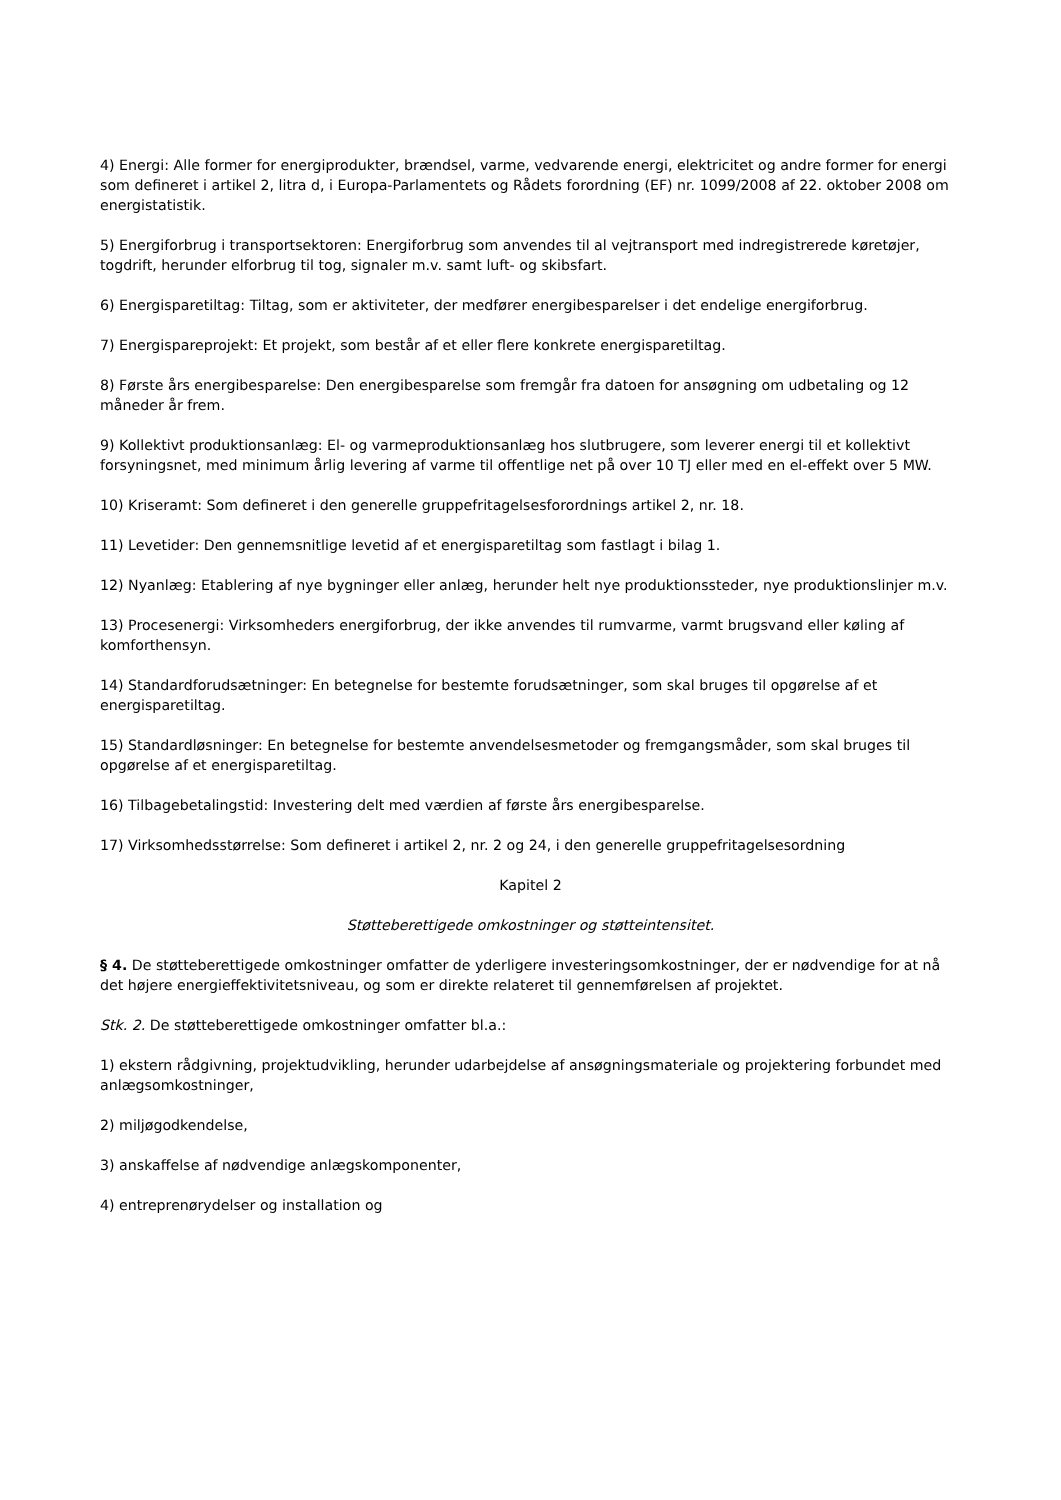4) Energi: Alle former for energiprodukter, brændsel, varme, vedvarende energi, elektricitet og andre former for energi som defineret i artikel 2, litra d, i Europa-Parlamentets og Rådets forordning (EF) nr. 1099/2008 af 22. oktober 2008 om energistatistik.
5) Energiforbrug i transportsektoren: Energiforbrug som anvendes til al vejtransport med indregistrerede køretøjer, togdrift, herunder elforbrug til tog, signaler m.v. samt luft- og skibsfart.
6) Energisparetiltag: Tiltag, som er aktiviteter, der medfører energibesparelser i det endelige energiforbrug.
7) Energispareprojekt: Et projekt, som består af et eller flere konkrete energisparetiltag.
8) Første års energibesparelse: Den energibesparelse som fremgår fra datoen for ansøgning om udbetaling og 12 måneder år frem.
9) Kollektivt produktionsanlæg: El- og varmeproduktionsanlæg hos slutbrugere, som leverer energi til et kollektivt forsyningsnet, med minimum årlig levering af varme til offentlige net på over 10 TJ eller med en el-effekt over 5 MW.
10) Kriseramt: Som defineret i den generelle gruppefritagelsesforordnings artikel 2, nr. 18.
11) Levetider: Den gennemsnitlige levetid af et energisparetiltag som fastlagt i bilag 1.
12) Nyanlæg: Etablering af nye bygninger eller anlæg, herunder helt nye produktionssteder, nye produktionslinjer m.v.
13) Procesenergi: Virksomheders energiforbrug, der ikke anvendes til rumvarme, varmt brugsvand eller køling af komforthensyn.
14) Standardforudsætninger: En betegnelse for bestemte forudsætninger, som skal bruges til opgørelse af et energisparetiltag.
15) Standardløsninger: En betegnelse for bestemte anvendelsesmetoder og fremgangsmåder, som skal bruges til opgørelse af et energisparetiltag.
16) Tilbagebetalingstid: Investering delt med værdien af første års energibesparelse.
17) Virksomhedsstørrelse: Som defineret i artikel 2, nr. 2 og 24, i den generelle gruppefritagelsesordning
Kapitel 2
Støtteberettigede omkostninger og støtteintensitet.
§ 4. De støtteberettigede omkostninger omfatter de yderligere investeringsomkostninger, der er nødvendige for at nå det højere energieffektivitetsniveau, og som er direkte relateret til gennemførelsen af projektet.
Stk. 2. De støtteberettigede omkostninger omfatter bl.a.:
1) ekstern rådgivning, projektudvikling, herunder udarbejdelse af ansøgningsmateriale og projektering forbundet med anlægsomkostninger,
2) miljøgodkendelse,
3) anskaffelse af nødvendige anlægskomponenter,
4) entreprenørydelser og installation og